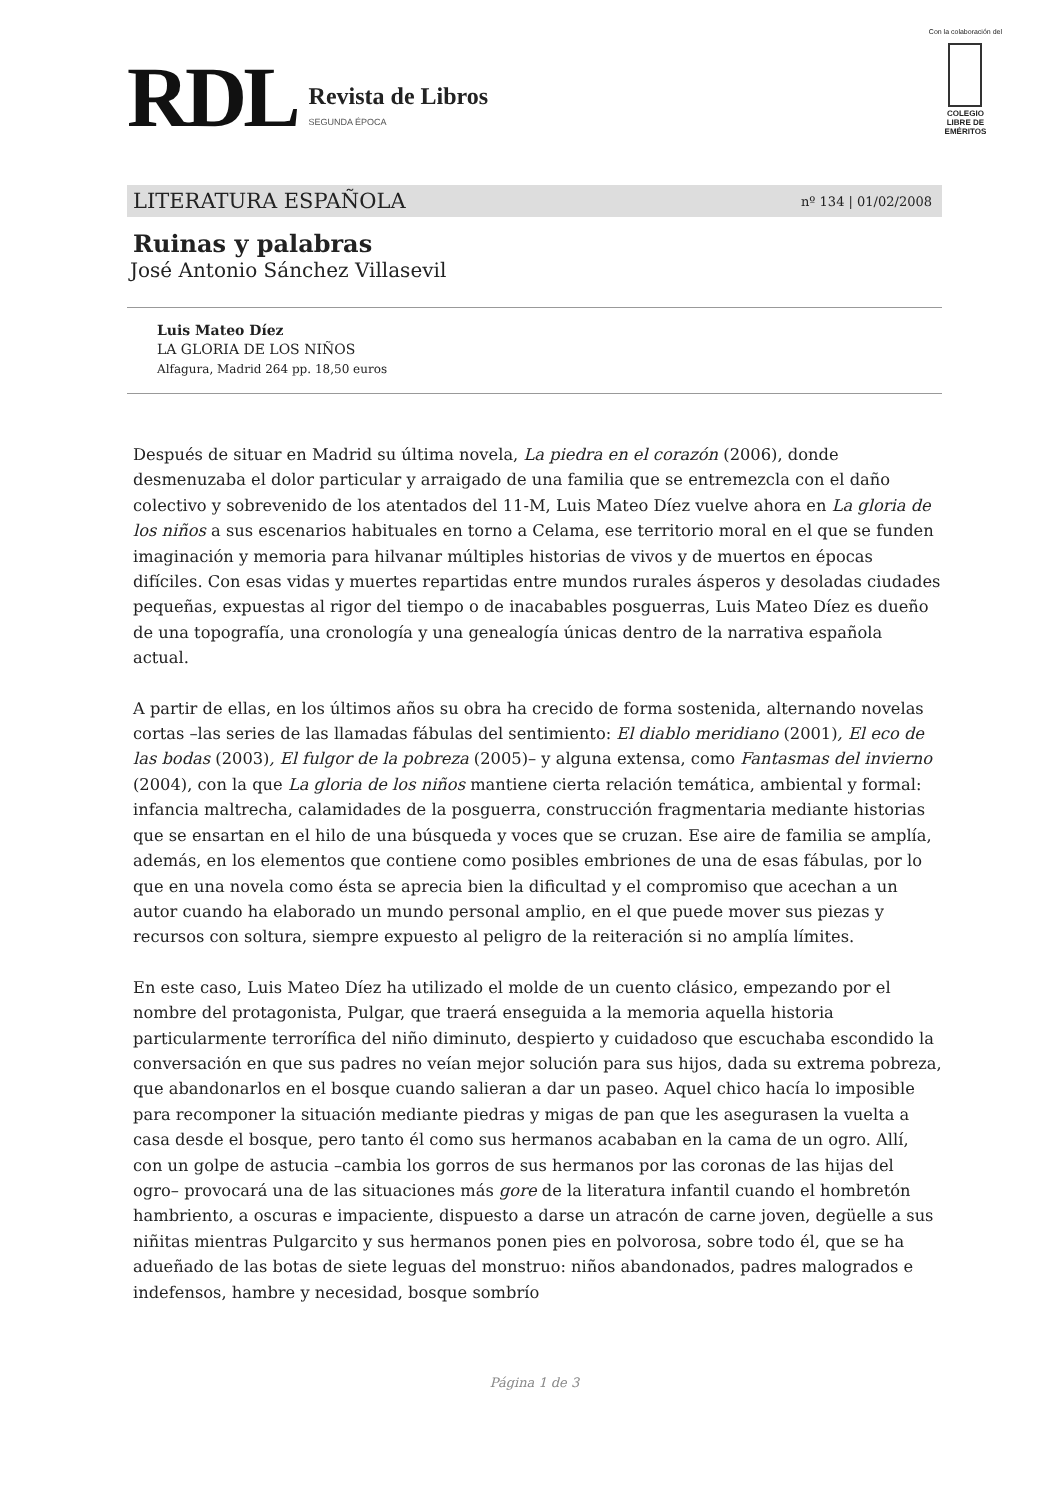RDL
Revista de Libros
SEGUNDA ÉPOCA
Con la colaboración del
COLEGIO
LIBRE DE
EMÉRITOS
LITERATURA ESPAÑOLA nº 134 | 01/02/2008
Ruinas y palabras
José Antonio Sánchez Villasevil
Luis Mateo Díez
LA GLORIA DE LOS NIÑOS
Alfagura, Madrid 264 pp. 18,50 euros
Después de situar en Madrid su última novela, La piedra en el corazón (2006), donde desmenuzaba el dolor particular y arraigado de una familia que se entremezcla con el daño colectivo y sobrevenido de los atentados del 11-M, Luis Mateo Díez vuelve ahora en La gloria de los niños a sus escenarios habituales en torno a Celama, ese territorio moral en el que se funden imaginación y memoria para hilvanar múltiples historias de vivos y de muertos en épocas difíciles. Con esas vidas y muertes repartidas entre mundos rurales ásperos y desoladas ciudades pequeñas, expuestas al rigor del tiempo o de inacabables posguerras, Luis Mateo Díez es dueño de una topografía, una cronología y una genealogía únicas dentro de la narrativa española actual.
A partir de ellas, en los últimos años su obra ha crecido de forma sostenida, alternando novelas cortas –las series de las llamadas fábulas del sentimiento: El diablo meridiano (2001), El eco de las bodas (2003), El fulgor de la pobreza (2005)– y alguna extensa, como Fantasmas del invierno (2004), con la que La gloria de los niños mantiene cierta relación temática, ambiental y formal: infancia maltrecha, calamidades de la posguerra, construcción fragmentaria mediante historias que se ensartan en el hilo de una búsqueda y voces que se cruzan. Ese aire de familia se amplía, además, en los elementos que contiene como posibles embriones de una de esas fábulas, por lo que en una novela como ésta se aprecia bien la dificultad y el compromiso que acechan a un autor cuando ha elaborado un mundo personal amplio, en el que puede mover sus piezas y recursos con soltura, siempre expuesto al peligro de la reiteración si no amplía límites.
En este caso, Luis Mateo Díez ha utilizado el molde de un cuento clásico, empezando por el nombre del protagonista, Pulgar, que traerá enseguida a la memoria aquella historia particularmente terrorífica del niño diminuto, despierto y cuidadoso que escuchaba escondido la conversación en que sus padres no veían mejor solución para sus hijos, dada su extrema pobreza, que abandonarlos en el bosque cuando salieran a dar un paseo. Aquel chico hacía lo imposible para recomponer la situación mediante piedras y migas de pan que les asegurasen la vuelta a casa desde el bosque, pero tanto él como sus hermanos acababan en la cama de un ogro. Allí, con un golpe de astucia –cambia los gorros de sus hermanos por las coronas de las hijas del ogro– provocará una de las situaciones más gore de la literatura infantil cuando el hombretón hambriento, a oscuras e impaciente, dispuesto a darse un atracón de carne joven, degüelle a sus niñitas mientras Pulgarcito y sus hermanos ponen pies en polvorosa, sobre todo él, que se ha adueñado de las botas de siete leguas del monstruo: niños abandonados, padres malogrados e indefensos, hambre y necesidad, bosque sombrío
Página 1 de 3